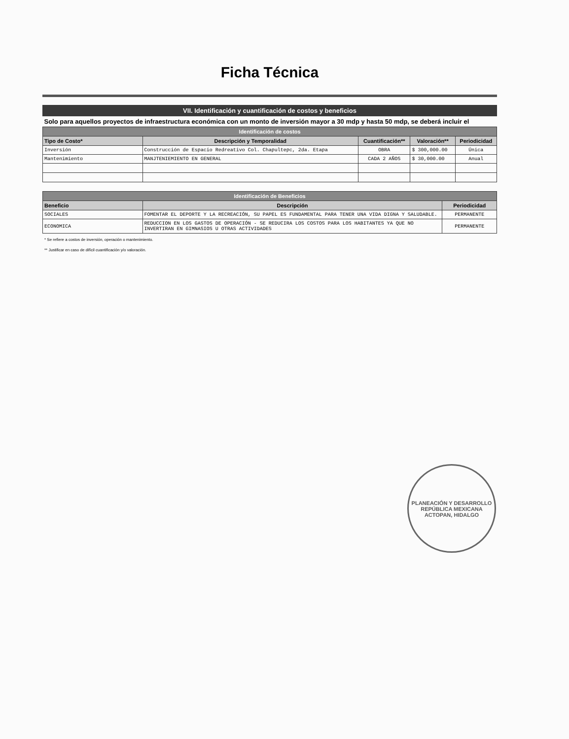Ficha Técnica
| VII. Identificación y cuantificación de costos y beneficios | | | | |
| Solo para aquellos proyectos de infraestructura económica con un monto de inversión mayor a 30 mdp y hasta 50 mdp, se deberá incluir el | | | | |
| Identificación de costos | | | | |
| Tipo de Costo* | Descripción y Temporalidad | Cuantificación** | Valoración** | Periodicidad |
| Inversión | Construcción de Espacio Redreativo Col. Chapultepc, 2da. Etapa | OBRA | $ 300,000.00 | Única |
| Mantenimiento | MANJTENIEMIENTO EN GENERAL | CADA 2 AÑOS | $ 30,000.00 | Anual |
| Identificación de Beneficios | | |
| Beneficio | Descripción | Periodicidad |
| SOCIALES | FOMENTAR EL DEPORTE Y LA RECREACIÓN, SU PAPEL ES FUNDAMENTAL PARA TENER UNA VIDA DIGNA Y SALUDABLE. | PERMANENTE |
| ECONOMICA | REDUCCION EN LOS GASTOS DE OPERACIÓN - SE REDUCIRA LOS COSTOS PARA LOS HABITANTES YA QUE NO INVERTIRAN EN GIMNASIOS U OTRAS ACTIVIDADES | PERMANENTE |
* Se refiere a costos de inversión, operación o mantenimiento.
** Justificar en caso de difícil cuantificación y/o valoración.
PLANEACIÓN Y DESARROLLO
REPÚBLICA MEXICANA
ACTOPAN, HIDALGO